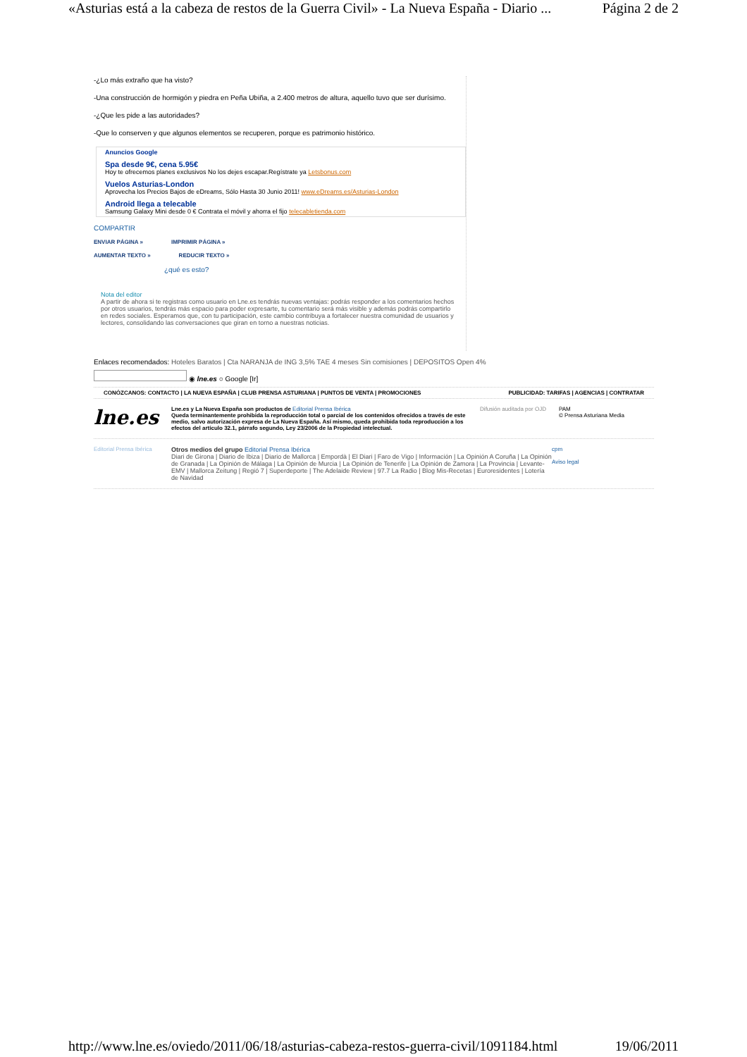«Asturias está a la cabeza de restos de la Guerra Civil» - La Nueva España - Diario ... Página 2 de 2
-¿Lo más extraño que ha visto?
-Una construcción de hormigón y piedra en Peña Ubiña, a 2.400 metros de altura, aquello tuvo que ser durísimo.
-¿Que les pide a las autoridades?
-Que lo conserven y que algunos elementos se recuperen, porque es patrimonio histórico.
Anuncios Google
Spa desde 9€, cena 5.95€
Hoy te ofrecemos planes exclusivos No los dejes escapar.Regístrate ya Letsbonus.com
Vuelos Asturias-London
Aprovecha los Precios Bajos de eDreams, Sólo Hasta 30 Junio 2011! www.eDreams.es/Asturias-London
Android llega a telecable
Samsung Galaxy Mini desde 0 € Contrata el móvil y ahorra el fijo telecabletienda.com
COMPARTIR
ENVIAR PÁGINA » IMPRIMIR PÁGINA »
AUMENTAR TEXTO » REDUCIR TEXTO »
¿qué es esto?
Nota del editor
A partir de ahora si te registras como usuario en Lne.es tendrás nuevas ventajas: podrás responder a los comentarios hechos por otros usuarios, tendrás más espacio para poder expresarte, tu comentario será más visible y además podrás compartirlo en redes sociales. Esperamos que, con tu participación, este cambio contribuya a fortalecer nuestra comunidad de usuarios y lectores, consolidando las conversaciones que giran en torno a nuestras noticias.
Enlaces recomendados: Hoteles Baratos | Cta NARANJA de ING 3,5% TAE 4 meses Sin comisiones | DEPOSITOS Open 4%
◉ lne.es ○ Google [Ir]
CONÓZCANOS: CONTACTO | LA NUEVA ESPAÑA | CLUB PRENSA ASTURIANA | PUNTOS DE VENTA | PROMOCIONES PUBLICIDAD: TARIFAS | AGENCIAS | CONTRATAR
lne.es
Lne.es y La Nueva España son productos de Editorial Prensa Ibérica
Queda terminantemente prohibida la reproducción total o parcial de los contenidos ofrecidos a través de este medio, salvo autorización expresa de La Nueva España. Así mismo, queda prohibida toda reproducción a los efectos del artículo 32.1, párrafo segundo, Ley 23/2006 de la Propiedad intelectual.
Difusión auditada por OJD PAM
© Prensa Asturiana Media
Editorial Prensa Ibérica
Otros medios del grupo Editorial Prensa Ibérica
Diari de Girona | Diario de Ibiza | Diario de Mallorca | Empordà | El Diari | Faro de Vigo | Información | La Opinión A Coruña | La Opinión de Granada | La Opinión de Málaga | La Opinión de Murcia | La Opinión de Tenerife | La Opinión de Zamora | La Provincia | Levante-EMV | Mallorca Zeitung | Regió 7 | Superdeporte | The Adelaide Review | 97.7 La Radio | Blog Mis-Recetas | Euroresidentes | Lotería de Navidad
cpm
Aviso legal
http://www.lne.es/oviedo/2011/06/18/asturias-cabeza-restos-guerra-civil/1091184.html 19/06/2011